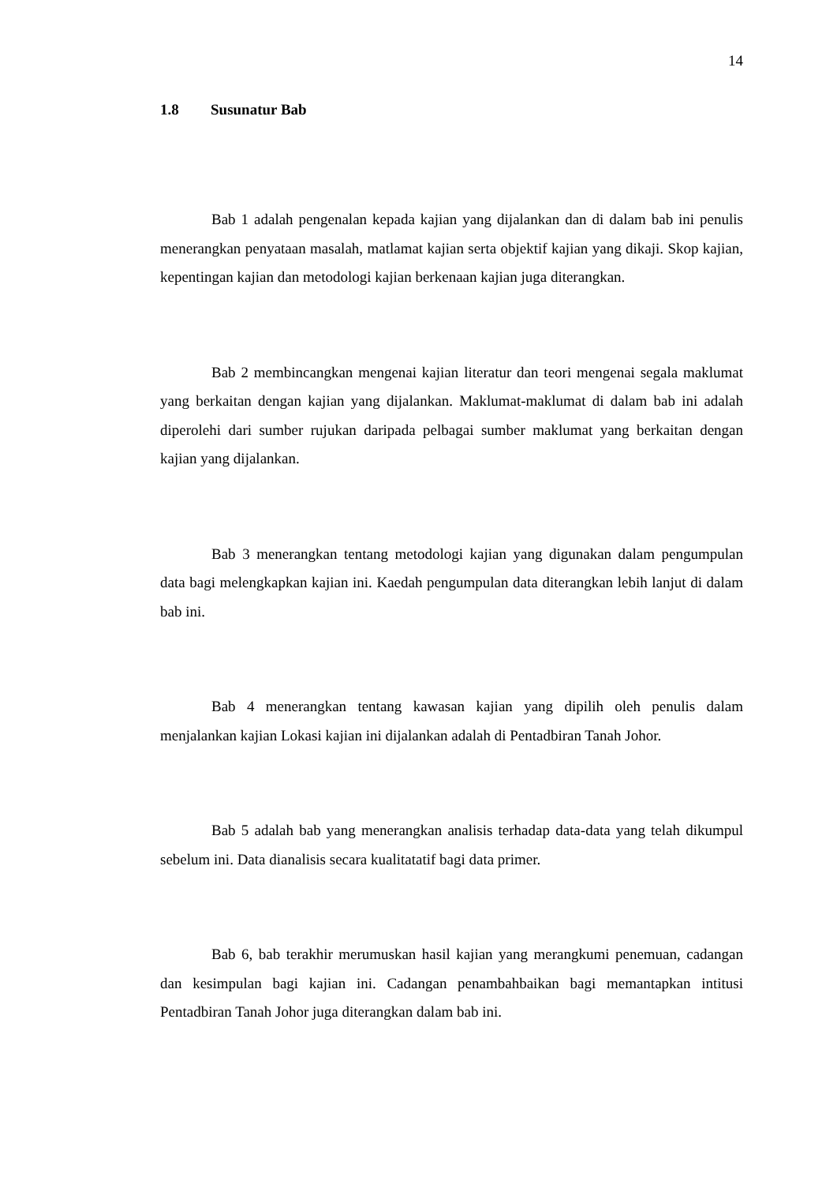14
1.8 Susunatur Bab
Bab 1 adalah pengenalan kepada kajian yang dijalankan dan di dalam bab ini penulis menerangkan penyataan masalah, matlamat kajian serta objektif kajian yang dikaji. Skop kajian, kepentingan kajian dan metodologi kajian berkenaan kajian juga diterangkan.
Bab 2 membincangkan mengenai kajian literatur dan teori mengenai segala maklumat yang berkaitan dengan kajian yang dijalankan. Maklumat-maklumat di dalam bab ini adalah diperolehi dari sumber rujukan daripada pelbagai sumber maklumat yang berkaitan dengan kajian yang dijalankan.
Bab 3 menerangkan tentang metodologi kajian yang digunakan dalam pengumpulan data bagi melengkapkan kajian ini. Kaedah pengumpulan data diterangkan lebih lanjut di dalam bab ini.
Bab 4 menerangkan tentang kawasan kajian yang dipilih oleh penulis dalam menjalankan kajian Lokasi kajian ini dijalankan adalah di Pentadbiran Tanah Johor.
Bab 5 adalah bab yang menerangkan analisis terhadap data-data yang telah dikumpul sebelum ini. Data dianalisis secara kualitatatif bagi data primer.
Bab 6, bab terakhir merumuskan hasil kajian yang merangkumi penemuan, cadangan dan kesimpulan bagi kajian ini. Cadangan penambahbaikan bagi memantapkan intitusi Pentadbiran Tanah Johor juga diterangkan dalam bab ini.